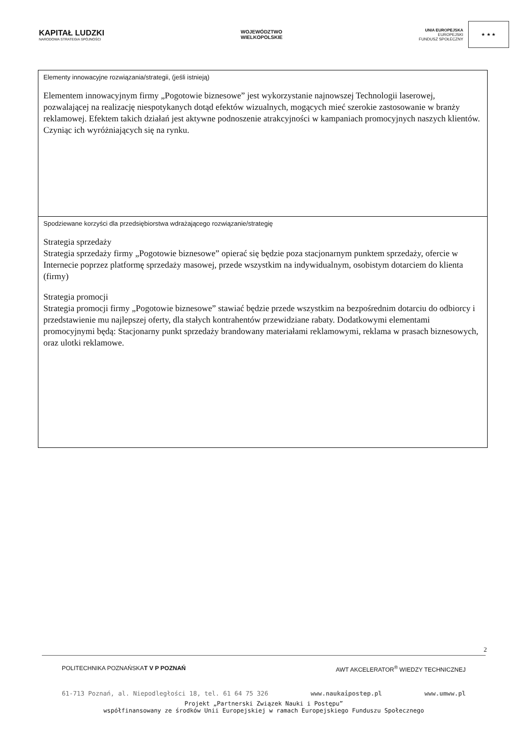KAPITAŁ LUDZKI
NARODOWA STRATEGIA SPÓJNOŚCI
WOJEWÓDZTWO
WIELKOPOLSKIE
UNIA EUROPEJSKA
EUROPEJSKI
FUNDUSZ SPOŁECZNY
★ ★ ★
| Elementy innowacyjne rozwiązania/strategii, (jeśli istnieją) Elementem innowacyjnym firmy „Pogotowie biznesowe” jest wykorzystanie najnowszej Technologii laserowej, pozwalającej na realizację niespotykanych dotąd efektów wizualnych, mogących mieć szerokie zastosowanie w branży reklamowej. Efektem takich działań jest aktywne podnoszenie atrakcyjności w kampaniach promocyjnych naszych klientów. Czyniąc ich wyróżniających się na rynku. |
| Spodziewane korzyści dla przedsiębiorstwa wdrażającego rozwiązanie/strategię Strategia sprzedaży Strategia sprzedaży firmy „Pogotowie biznesowe” opierać się będzie poza stacjonarnym punktem sprzedaży, ofercie w Internecie poprzez platformę sprzedaży masowej, przede wszystkim na indywidualnym, osobistym dotarciem do klienta (firmy) Strategia promocji Strategia promocji firmy „Pogotowie biznesowe” stawiać będzie przede wszystkim na bezpośrednim dotarciu do odbiorcy i przedstawienie mu najlepszej oferty, dla stałych kontrahentów przewidziane rabaty. Dodatkowymi elementami promocyjnymi będą: Stacjonarny punkt sprzedaży brandowany materiałami reklamowymi, reklama w prasach biznesowych, oraz ulotki reklamowe. |
2
POLITECHNIKA POZNAŃSKA T V P POZNAŃ AWT AKCELERATOR<sup>®</sup> WIEDZY TECHNICZNEJ
61-713 Poznań, al. Niepodległości 18, tel. 61 64 75 326 www.naukaipostep.pl www.umww.pl
Projekt „Partnerski Związek Nauki i Postępu”
współfinansowany ze środków Unii Europejskiej w ramach Europejskiego Funduszu Społecznego